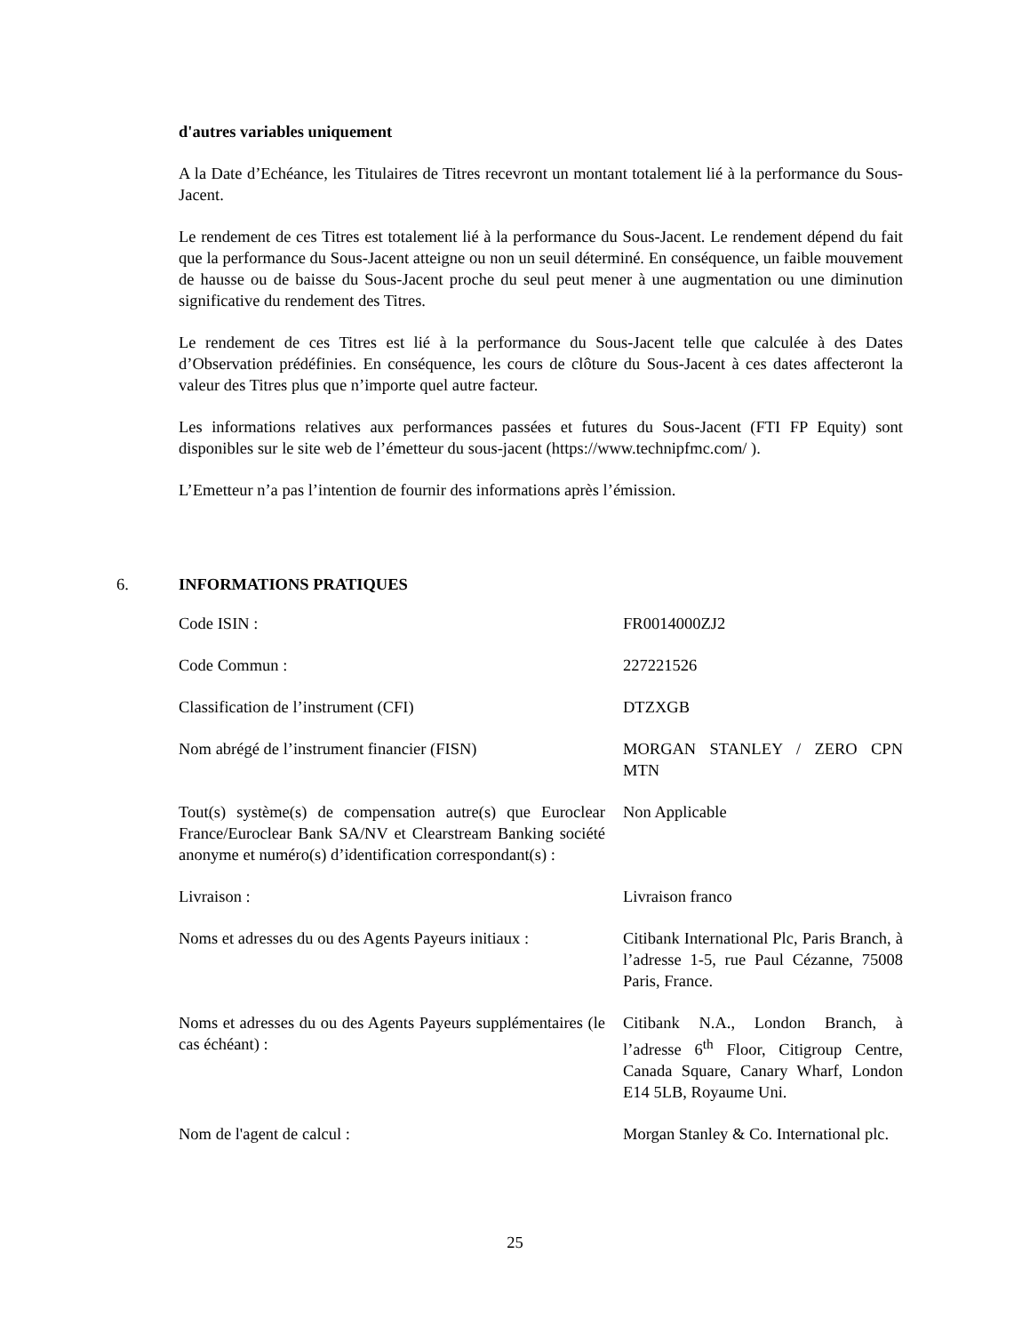d'autres variables uniquement
A la Date d’Echéance, les Titulaires de Titres recevront un montant totalement lié à la performance du Sous-Jacent.
Le rendement de ces Titres est totalement lié à la performance du Sous-Jacent. Le rendement dépend du fait que la performance du Sous-Jacent atteigne ou non un seuil déterminé. En conséquence, un faible mouvement de hausse ou de baisse du Sous-Jacent proche du seul peut mener à une augmentation ou une diminution significative du rendement des Titres.
Le rendement de ces Titres est lié à la performance du Sous-Jacent telle que calculée à des Dates d’Observation prédéfinies. En conséquence, les cours de clôture du Sous-Jacent à ces dates affecteront la valeur des Titres plus que n’importe quel autre facteur.
Les informations relatives aux performances passées et futures du Sous-Jacent (FTI FP Equity) sont disponibles sur le site web de l’émetteur du sous-jacent (https://www.technipfmc.com/ ).
L’Emetteur n’a pas l’intention de fournir des informations après l’émission.
6. INFORMATIONS PRATIQUES
| Code ISIN : | FR0014000ZJ2 |
| Code Commun : | 227221526 |
| Classification de l’instrument (CFI) | DTZXGB |
| Nom abrégé de l’instrument financier (FISN) | MORGAN STANLEY / ZERO CPN MTN |
| Tout(s) système(s) de compensation autre(s) que Euroclear France/Euroclear Bank SA/NV et Clearstream Banking société anonyme et numéro(s) d’identification correspondant(s) : | Non Applicable |
| Livraison : | Livraison franco |
| Noms et adresses du ou des Agents Payeurs initiaux : | Citibank International Plc, Paris Branch, à l’adresse 1-5, rue Paul Cézanne, 75008 Paris, France. |
| Noms et adresses du ou des Agents Payeurs supplémentaires (le cas échéant) : | Citibank N.A., London Branch, à l’adresse 6<sup>th</sup> Floor, Citigroup Centre, Canada Square, Canary Wharf, London E14 5LB, Royaume Uni. |
| Nom de l'agent de calcul : | Morgan Stanley & Co. International plc. |
25